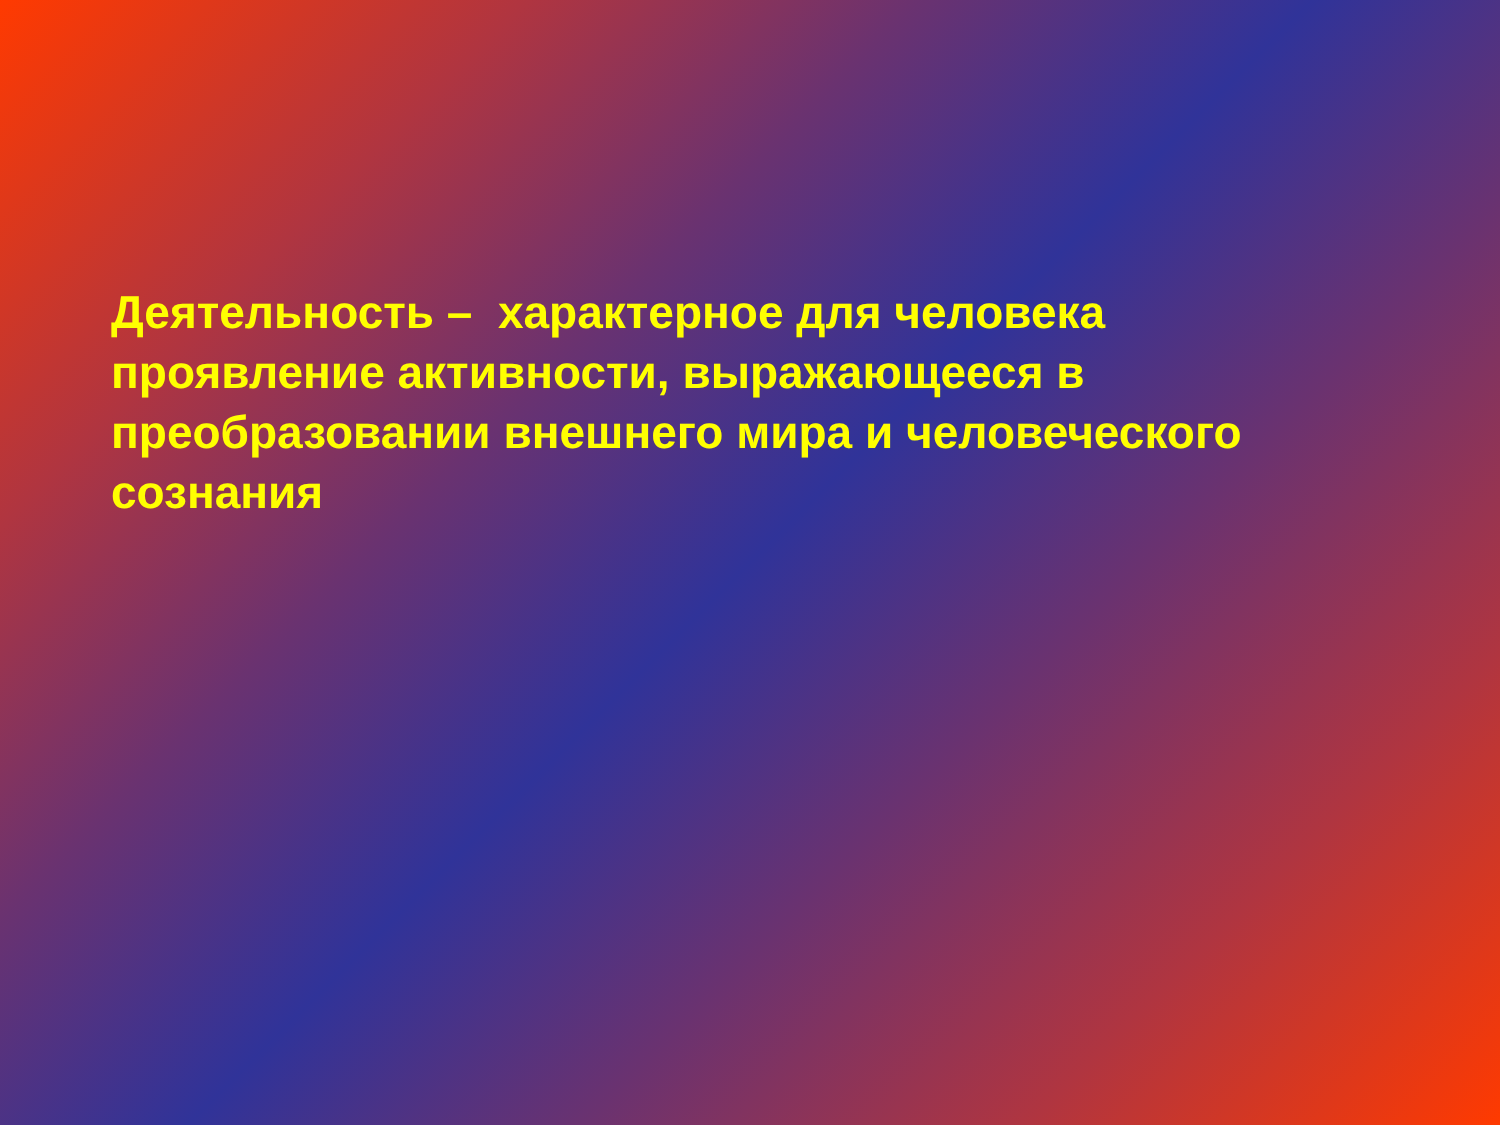Деятельность – характерное для человека
проявление активности, выражающееся в
преобразовании внешнего мира и человеческого
сознания